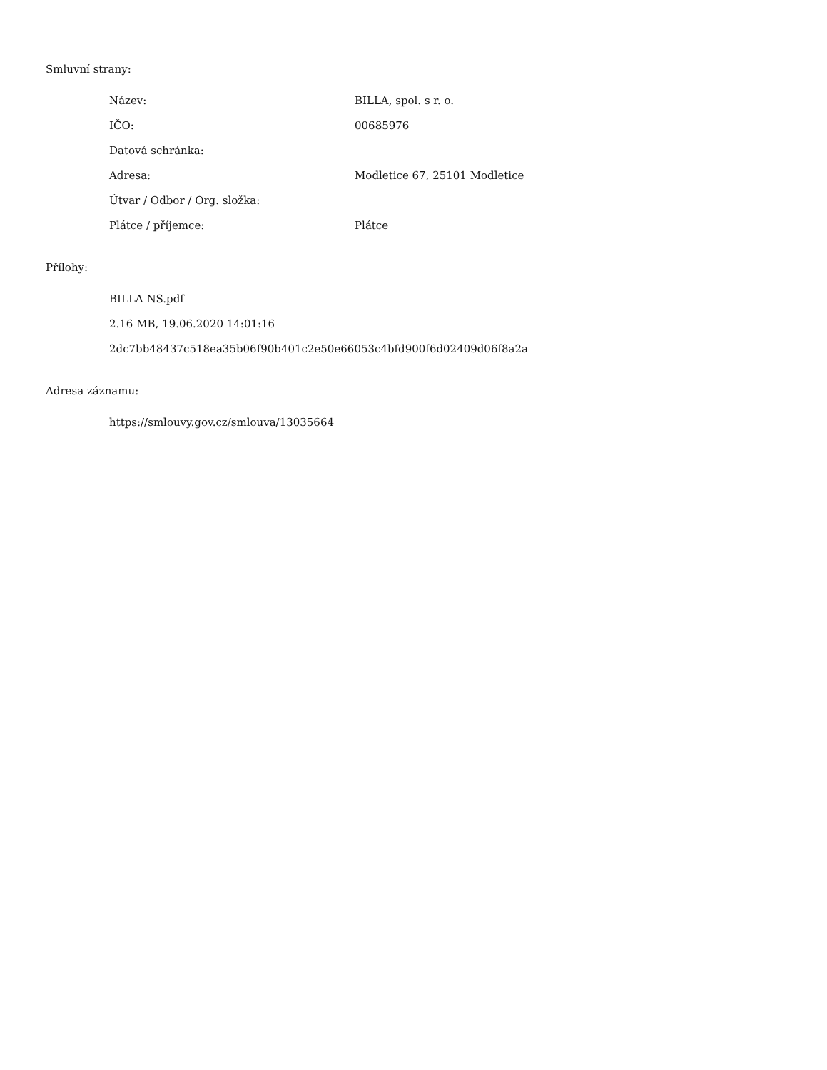Smluvní strany:
| Název: | BILLA, spol. s r. o. |
| IČO: | 00685976 |
| Datová schránka: | |
| Adresa: | Modletice 67, 25101 Modletice |
| Útvar / Odbor / Org. složka: | |
| Plátce / příjemce: | Plátce |
Přílohy:
BILLA NS.pdf
2.16 MB, 19.06.2020 14:01:16
2dc7bb48437c518ea35b06f90b401c2e50e66053c4bfd900f6d02409d06f8a2a
Adresa záznamu:
https://smlouvy.gov.cz/smlouva/13035664